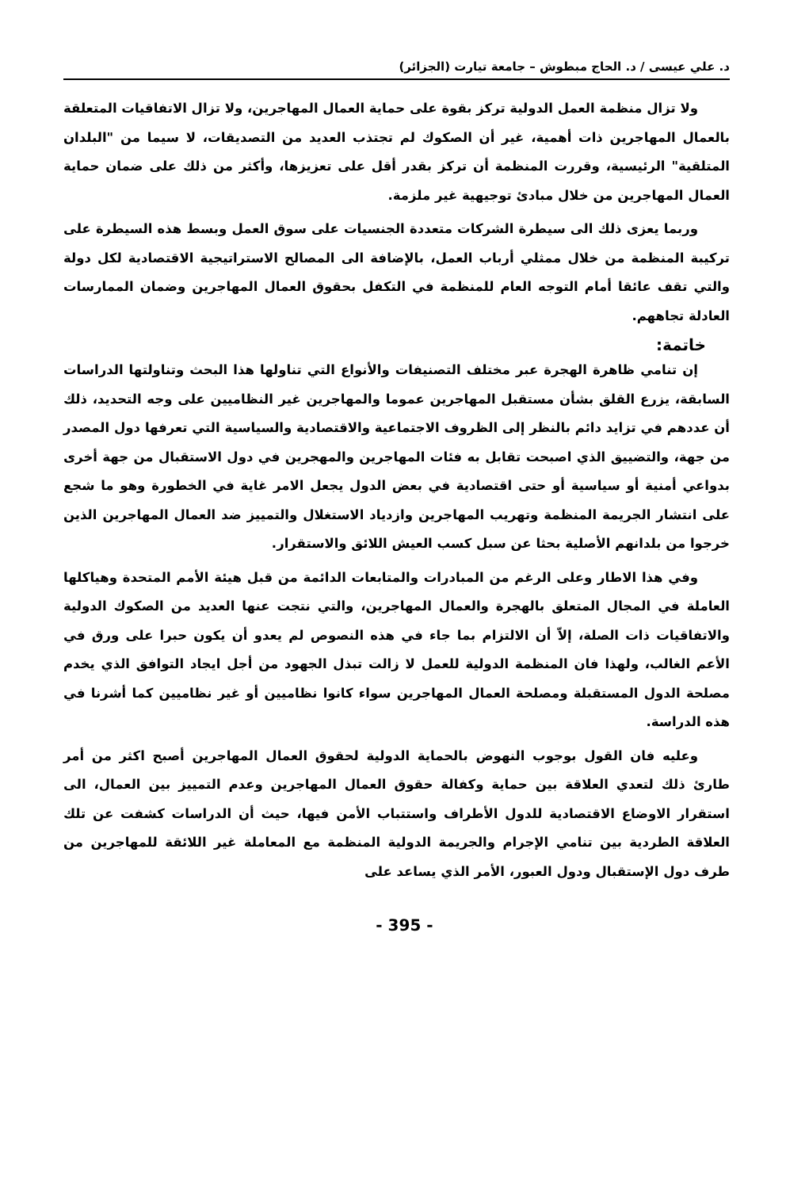د. علي عيسى / د. الحاج مبطوش – جامعة تيارت (الجزائر)
ولا تزال منظمة العمل الدولية تركز بقوة على حماية العمال المهاجرين، ولا تزال الاتفاقيات المتعلقة بالعمال المهاجرين ذات أهمية، غير أن الصكوك لم تجتذب العديد من التصديقات، لا سيما من "البلدان المتلقية" الرئيسية، وقررت المنظمة أن تركز بقدر أقل على تعزيزها، وأكثر من ذلك على ضمان حماية العمال المهاجرين من خلال مبادئ توجيهية غير ملزمة.
وربما يعزى ذلك الى سيطرة الشركات متعددة الجنسيات على سوق العمل وبسط هذه السيطرة على تركيبة المنظمة من خلال ممثلي أرباب العمل، بالإضافة الى المصالح الاستراتيجية الاقتصادية لكل دولة والتي تقف عائقا أمام التوجه العام للمنظمة في التكفل بحقوق العمال المهاجرين وضمان الممارسات العادلة تجاههم.
خاتمة:
إن تنامي ظاهرة الهجرة عبر مختلف التصنيفات والأنواع التي تناولها هذا البحث وتناولتها الدراسات السابقة، يزرع القلق بشأن مستقبل المهاجرين عموما والمهاجرين غير النظاميين على وجه التحديد، ذلك أن عددهم في تزايد دائم بالنظر إلى الظروف الاجتماعية والاقتصادية والسياسية التي تعرفها دول المصدر من جهة، والتضييق الذي اصبحت تقابل به فئات المهاجرين والمهجرين في دول الاستقبال من جهة أخرى بدواعي أمنية أو سياسية أو حتى اقتصادية في بعض الدول يجعل الامر غاية في الخطورة وهو ما شجع على انتشار الجريمة المنظمة وتهريب المهاجرين وازدياد الاستغلال والتمييز ضد العمال المهاجرين الذين خرجوا من بلدانهم الأصلية بحثا عن سبل كسب العيش اللائق والاستقرار.
وفي هذا الاطار وعلى الرغم من المبادرات والمتابعات الدائمة من قبل هيئة الأمم المتحدة وهياكلها العاملة في المجال المتعلق بالهجرة والعمال المهاجرين، والتي نتجت عنها العديد من الصكوك الدولية والاتفاقيات ذات الصلة، إلاّ أن الالتزام بما جاء في هذه النصوص لم يعدو أن يكون حبرا على ورق في الأعم الغالب، ولهذا فان المنظمة الدولية للعمل لا زالت تبذل الجهود من أجل ايجاد التوافق الذي يخدم مصلحة الدول المستقبلة ومصلحة العمال المهاجرين سواء كانوا نظاميين أو غير نظاميين كما أشرنا في هذه الدراسة.
وعليه فان القول بوجوب النهوض بالحماية الدولية لحقوق العمال المهاجرين أصبح اكثر من أمر طارئ ذلك لتعدي العلاقة بين حماية وكفالة حقوق العمال المهاجرين وعدم التمييز بين العمال، الى استقرار الاوضاع الاقتصادية للدول الأطراف واستتباب الأمن فيها، حيث أن الدراسات كشفت عن تلك العلاقة الطردية بين تنامي الإجرام والجريمة الدولية المنظمة مع المعاملة غير اللائقة للمهاجرين من طرف دول الإستقبال ودول العبور، الأمر الذي يساعد على
- 395 -